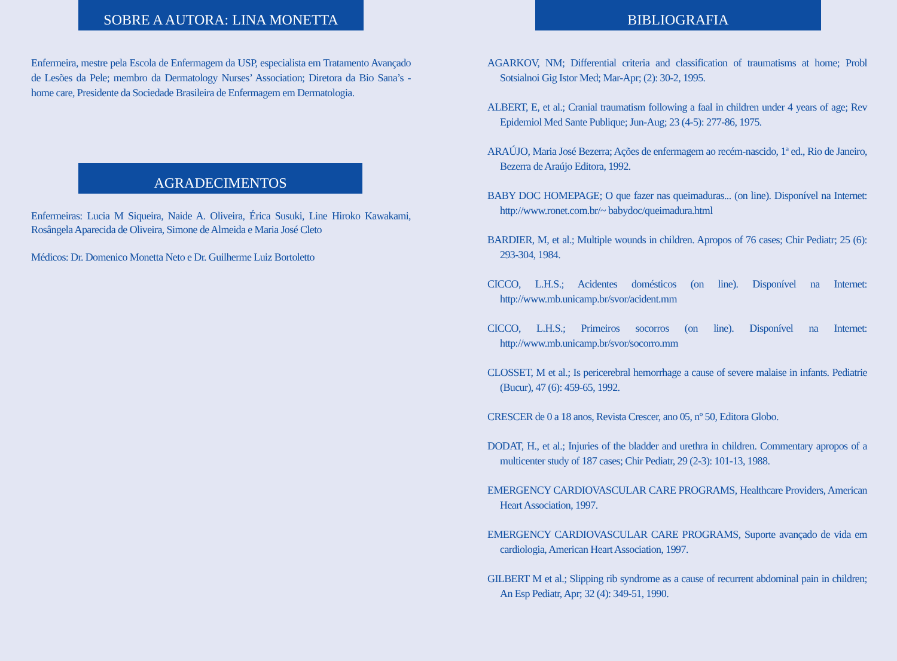SOBRE A AUTORA: LINA MONETTA
Enfermeira, mestre pela Escola de Enfermagem da USP, especialista em Tratamento Avançado de Lesões da Pele; membro da Dermatology Nurses’ Association; Diretora da Bio Sana’s - home care, Presidente da Sociedade Brasileira de Enfermagem em Dermatologia.
AGRADECIMENTOS
Enfermeiras: Lucia M Siqueira, Naide A. Oliveira, Érica Susuki, Line Hiroko Kawakami, Rosângela Aparecida de Oliveira, Simone de Almeida e Maria José Cleto
Médicos: Dr. Domenico Monetta Neto e Dr. Guilherme Luiz Bortoletto
BIBLIOGRAFIA
AGARKOV, NM; Differential criteria and classification of traumatisms at home; Probl Sotsialnoi Gig Istor Med; Mar-Apr; (2): 30-2, 1995.
ALBERT, E, et al.; Cranial traumatism following a faal in children under 4 years of age; Rev Epidemiol Med Sante Publique; Jun-Aug; 23 (4-5): 277-86, 1975.
ARAÚJO, Maria José Bezerra; Ações de enfermagem ao recém-nascido, 1ª ed., Rio de Janeiro, Bezerra de Araújo Editora, 1992.
BABY DOC HOMEPAGE; O que fazer nas queimaduras... (on line). Disponível na Internet: http://www.ronet.com.br/~ babydoc/queimadura.html
BARDIER, M, et al.; Multiple wounds in children. Apropos of 76 cases; Chir Pediatr; 25 (6): 293-304, 1984.
CICCO, L.H.S.; Acidentes domésticos (on line). Disponível na Internet: http://www.mb.unicamp.br/svor/acident.mm
CICCO, L.H.S.; Primeiros socorros (on line). Disponível na Internet: http://www.mb.unicamp.br/svor/socorro.mm
CLOSSET, M et al.; Is pericerebral hemorrhage a cause of severe malaise in infants. Pediatrie (Bucur), 47 (6): 459-65, 1992.
CRESCER de 0 a 18 anos, Revista Crescer, ano 05, nº 50, Editora Globo.
DODAT, H., et al.; Injuries of the bladder and urethra in children. Commentary apropos of a multicenter study of 187 cases; Chir Pediatr, 29 (2-3): 101-13, 1988.
EMERGENCY CARDIOVASCULAR CARE PROGRAMS, Healthcare Providers, American Heart Association, 1997.
EMERGENCY CARDIOVASCULAR CARE PROGRAMS, Suporte avançado de vida em cardiologia, American Heart Association, 1997.
GILBERT M et al.; Slipping rib syndrome as a cause of recurrent abdominal pain in children; An Esp Pediatr, Apr; 32 (4): 349-51, 1990.